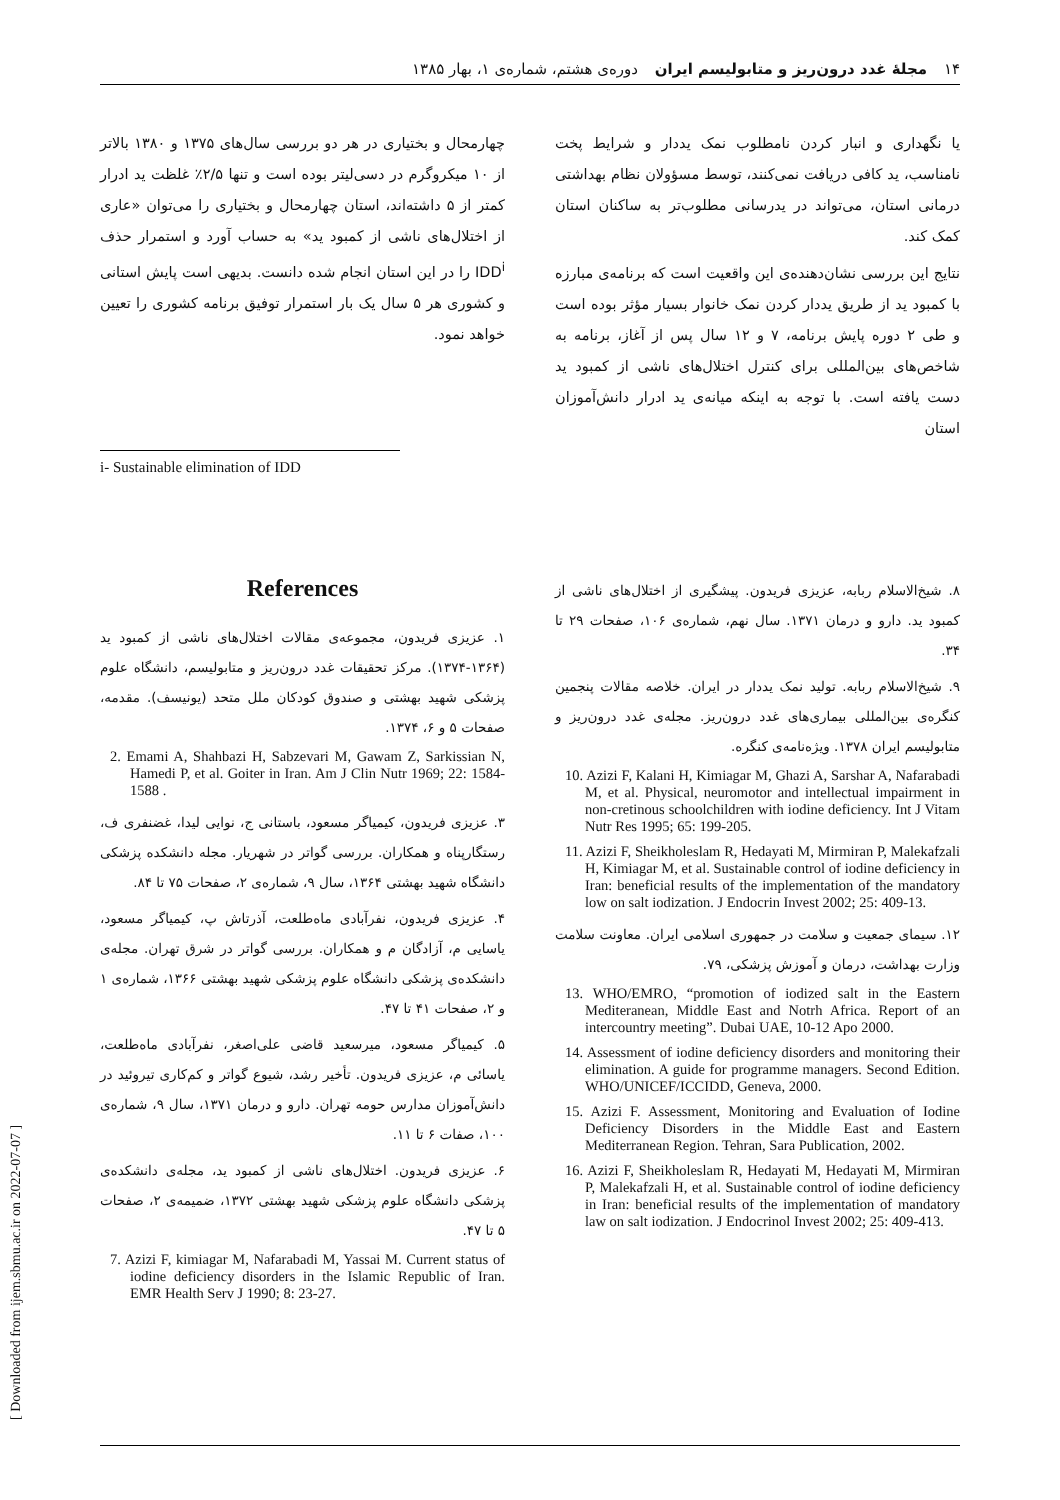۱۴ مجلهٔ غدد درون‌ریز و متابولیسم ایران دوره‌ی هشتم، شماره‌ی ۱، بهار ۱۳۸۵
یا نگهداری و انبار کردن نامطلوب نمک یددار و شرایط پخت نامناسب، ید کافی دریافت نمی‌کنند، توسط مسؤولان نظام بهداشتی درمانی استان، می‌تواند در یدرسانی مطلوب‌تر به ساکنان استان کمک کند.
نتایج این بررسی نشان‌دهنده‌ی این واقعیت است که برنامه‌ی مبارزه با کمبود ید از طریق یددار کردن نمک خانوار بسیار مؤثر بوده است و طی ۲ دوره پایش برنامه، ۷ و ۱۲ سال پس از آغاز، برنامه به شاخص‌های بین‌المللی برای کنترل اختلال‌های ناشی از کمبود ید دست یافته است. با توجه به اینکه میانه‌ی ید ادرار دانش‌آموزان استان
چهارمحال و بختیاری در هر دو بررسی سال‌های ۱۳۷۵ و ۱۳۸۰ بالاتر از ۱۰ میکروگرم در دسی‌لیتر بوده است و تنها ۲/۵٪ غلظت ید ادرار کمتر از ۵ داشته‌اند، استان چهارمحال و بختیاری را می‌توان «عاری از اختلال‌های ناشی از کمبود ید» به حساب آورد و استمرار حذف IDD<sup>i</sup> را در این استان انجام شده دانست. بدیهی است پایش استانی و کشوری هر ۵ سال یک بار استمرار توفیق برنامه کشوری را تعیین خواهد نمود.
i- Sustainable elimination of IDD
۸. شیخ‌الاسلام ربابه، عزیزی فریدون. پیشگیری از اختلال‌های ناشی از کمبود ید. دارو و درمان ۱۳۷۱. سال نهم، شماره‌ی ۱۰۶، صفحات ۲۹ تا ۳۴.
۹. شیخ‌الاسلام ربابه. تولید نمک یددار در ایران. خلاصه مقالات پنجمین کنگره‌ی بین‌المللی بیماری‌های غدد درون‌ریز. مجله‌ی غدد درون‌ریز و متابولیسم ایران ۱۳۷۸. ویژه‌نامه‌ی کنگره.
10. Azizi F, Kalani H, Kimiagar M, Ghazi A, Sarshar A, Nafarabadi M, et al. Physical, neuromotor and intellectual impairment in non-cretinous schoolchildren with iodine deficiency. Int J Vitam Nutr Res 1995; 65: 199-205.
11. Azizi F, Sheikholeslam R, Hedayati M, Mirmiran P, Malekafzali H, Kimiagar M, et al. Sustainable control of iodine deficiency in Iran: beneficial results of the implementation of the mandatory low on salt iodization. J Endocrin Invest 2002; 25: 409-13.
۱۲. سیمای جمعیت و سلامت در جمهوری اسلامی ایران. معاونت سلامت وزارت بهداشت، درمان و آموزش پزشکی، ۷۹.
13. WHO/EMRO, “promotion of iodized salt in the Eastern Mediteranean, Middle East and Notrh Africa. Report of an intercountry meeting”. Dubai UAE, 10-12 Apo 2000.
14. Assessment of iodine deficiency disorders and monitoring their elimination. A guide for programme managers. Second Edition. WHO/UNICEF/ICCIDD, Geneva, 2000.
15. Azizi F. Assessment, Monitoring and Evaluation of Iodine Deficiency Disorders in the Middle East and Eastern Mediterranean Region. Tehran, Sara Publication, 2002.
16. Azizi F, Sheikholeslam R, Hedayati M, Hedayati M, Mirmiran P, Malekafzali H, et al. Sustainable control of iodine deficiency in Iran: beneficial results of the implementation of mandatory law on salt iodization. J Endocrinol Invest 2002; 25: 409-413.
References
۱. عزیزی فریدون، مجموعه‌ی مقالات اختلال‌های ناشی از کمبود ید (۱۳۶۴-۱۳۷۴). مرکز تحقیقات غدد درون‌ریز و متابولیسم، دانشگاه علوم پزشکی شهید بهشتی و صندوق کودکان ملل متحد (یونیسف). مقدمه، صفحات ۵ و ۶، ۱۳۷۴.
2. Emami A, Shahbazi H, Sabzevari M, Gawam Z, Sarkissian N, Hamedi P, et al. Goiter in Iran. Am J Clin Nutr 1969; 22: 1584-1588 .
۳. عزیزی فریدون، کیمیاگر مسعود، باستانی ج، نوایی لیدا، غضنفری ف، رستگارپناه و همکاران. بررسی گواتر در شهریار. مجله دانشکده پزشکی دانشگاه شهید بهشتی ۱۳۶۴، سال ۹، شماره‌ی ۲، صفحات ۷۵ تا ۸۴.
۴. عزیزی فریدون، نفرآبادی ماه‌طلعت، آذرتاش پ، کیمیاگر مسعود، یاسایی م، آزادگان م و همکاران. بررسی گواتر در شرق تهران. مجله‌ی دانشکده‌ی پزشکی دانشگاه علوم پزشکی شهید بهشتی ۱۳۶۶، شماره‌ی ۱ و ۲، صفحات ۴۱ تا ۴۷.
۵. کیمیاگر مسعود، میرسعید قاضی علی‌اصغر، نفرآبادی ماه‌طلعت، یاسائی م، عزیزی فریدون. تأخیر رشد، شیوع گواتر و کم‌کاری تیروئید در دانش‌آموزان مدارس حومه تهران. دارو و درمان ۱۳۷۱، سال ۹، شماره‌ی ۱۰۰، صفات ۶ تا ۱۱.
۶. عزیزی فریدون. اختلال‌های ناشی از کمبود ید، مجله‌ی دانشکده‌ی پزشکی دانشگاه علوم پزشکی شهید بهشتی ۱۳۷۲، ضمیمه‌ی ۲، صفحات ۵ تا ۴۷.
7. Azizi F, kimiagar M, Nafarabadi M, Yassai M. Current status of iodine deficiency disorders in the Islamic Republic of Iran. EMR Health Serv J 1990; 8: 23-27.
[ Downloaded from ijem.sbmu.ac.ir on 2022-07-07 ]